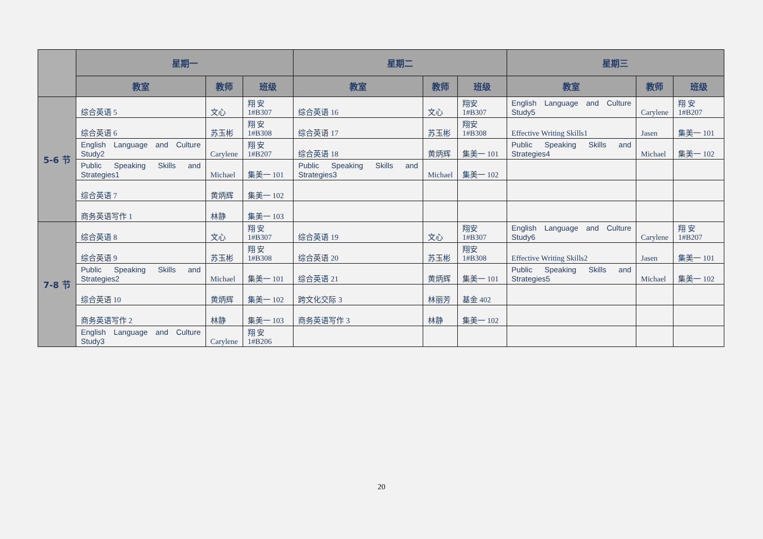| | 星期一 | | | 星期二 | | | 星期三 | | |
| --- | --- | --- | --- | --- | --- | --- | --- | --- | --- |
| | 教室 | 教师 | 班级 | 教室 | 教师 | 班级 | 教室 | 教师 | 班级 |
| 5-6 节 | 综合英语 5 | 文心 | 翔 安 1#B307 | 综合英语 16 | 文心 | 翔安 1#B307 | English Language and Culture Study5 | Carylene | 翔 安 1#B207 |
| | 综合英语 6 | 苏玉彬 | 翔 安 1#B308 | 综合英语 17 | 苏玉彬 | 翔安 1#B308 | Effective Writing Skills1 | Jasen | 集美一 101 |
| | English Language and Culture Study2 | Carylene | 翔 安 1#B207 | 综合英语 18 | 黄炳辉 | 集美一 101 | Public Speaking Skills and Strategies4 | Michael | 集美一 102 |
| | Public Speaking Skills and Strategies1 | Michael | 集美一 101 | Public Speaking Skills and Strategies3 | Michael | 集美一 102 | | | |
| | 综合英语 7 | 黄炳辉 | 集美一 102 | | | | | | |
| | 商务英语写作 1 | 林静 | 集美一 103 | | | | | | |
| 7-8 节 | 综合英语 8 | 文心 | 翔 安 1#B307 | 综合英语 19 | 文心 | 翔安 1#B307 | English Language and Culture Study6 | Carylene | 翔 安 1#B207 |
| | 综合英语 9 | 苏玉彬 | 翔 安 1#B308 | 综合英语 20 | 苏玉彬 | 翔安 1#B308 | Effective Writing Skills2 | Jasen | 集美一 101 |
| | Public Speaking Skills and Strategies2 | Michael | 集美一 101 | 综合英语 21 | 黄炳辉 | 集美一 101 | Public Speaking Skills and Strategies5 | Michael | 集美一 102 |
| | 综合英语 10 | 黄炳辉 | 集美一 102 | 跨文化交际 3 | 林丽芳 | 基金 402 | | | |
| | 商务英语写作 2 | 林静 | 集美一 103 | 商务英语写作 3 | 林静 | 集美一 102 | | | |
| | English Language and Culture Study3 | Carylene | 翔 安 1#B206 | | | | | | |
20